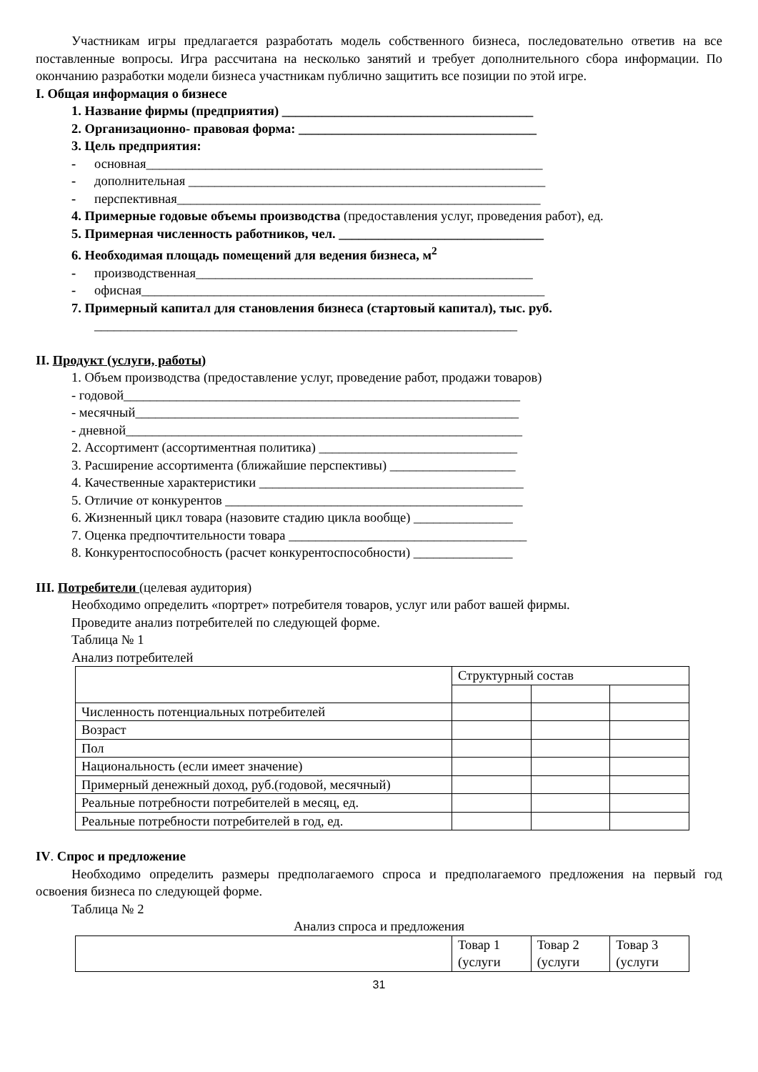Участникам игры предлагается разработать модель собственного бизнеса, последовательно ответив на все поставленные вопросы. Игра рассчитана на несколько занятий и требует дополнительного сбора информации. По окончанию разработки модели бизнеса участникам публично защитить все позиции по этой игре.
I. Общая информация о бизнесе
1. Название фирмы (предприятия) ______________________________________
2. Организационно- правовая форма: ____________________________________
3. Цель предприятия:
- основная____________________________________________________________
- дополнительная ______________________________________________________
- перспективная_______________________________________________________
4. Примерные годовые объемы производства (предоставления услуг, проведения работ), ед.
5. Примерная численность работников, чел. _______________________________
6. Необходимая площадь помещений для ведения бизнеса, м<sup>2</sup>
- производственная___________________________________________________
- офисная_____________________________________________________________
7. Примерный капитал для становления бизнеса (стартовый капитал), тыс. руб.
________________________________________________________________
II. Продукт (услуги, работы)
1. Объем производства (предоставление услуг, проведение работ, продажи товаров)
- годовой____________________________________________________________
- месячный__________________________________________________________
- дневной____________________________________________________________
2. Ассортимент (ассортиментная политика) ______________________________
3. Расширение ассортимента (ближайшие перспективы) ___________________
4. Качественные характеристики ________________________________________
5. Отличие от конкурентов _____________________________________________
6. Жизненный цикл товара (назовите стадию цикла вообще) _______________
7. Оценка предпочтительности товара ____________________________________
8. Конкурентоспособность (расчет конкурентоспособности) _______________
III. Потребители (целевая аудитория)
Необходимо определить «портрет» потребителя товаров, услуг или работ вашей фирмы.
Проведите анализ потребителей по следующей форме.
Таблица № 1
Анализ потребителей
| | Структурный состав | | |
| Численность потенциальных потребителей | | | |
| Возраст | | | |
| Пол | | | |
| Национальность (если имеет значение) | | | |
| Примерный денежный доход, руб.(годовой, месячный) | | | |
| Реальные потребности потребителей в месяц, ед. | | | |
| Реальные потребности потребителей в год, ед. | | | |
IV. Спрос и предложение
Необходимо определить размеры предполагаемого спроса и предполагаемого предложения на первый год освоения бизнеса по следующей форме.
Таблица № 2
Анализ спроса и предложения
| | Товар 1 (услуги | Товар 2 (услуги | Товар 3 (услуги |
31